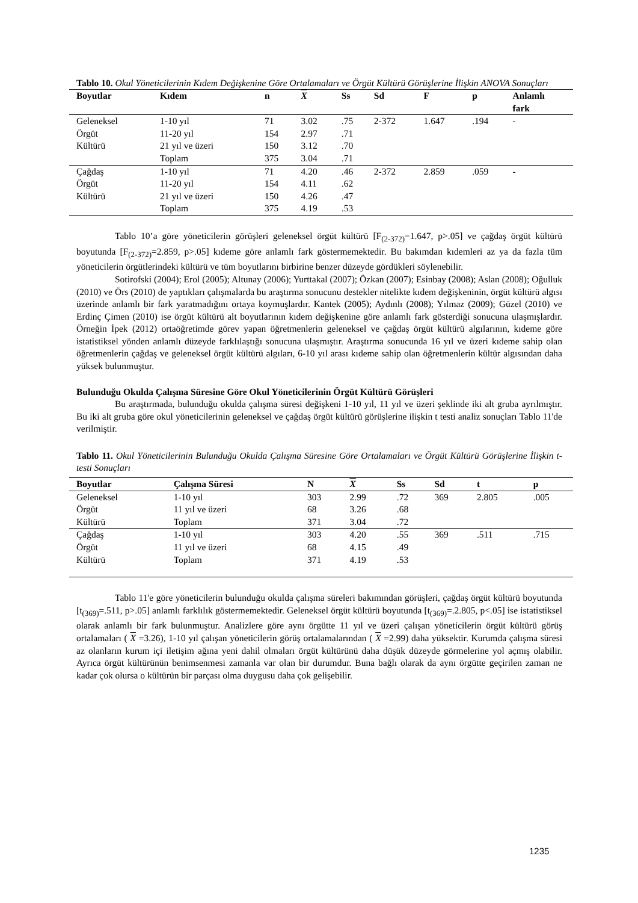Tablo 10. Okul Yöneticilerinin Kıdem Değişkenine Göre Ortalamaları ve Örgüt Kültürü Görüşlerine İlişkin ANOVA Sonuçları
| Boyutlar | Kıdem | n | X | Ss | Sd | F | p | Anlamlı fark |
| --- | --- | --- | --- | --- | --- | --- | --- | --- |
| Geleneksel | 1-10 yıl | 71 | 3.02 | .75 | 2-372 | 1.647 | .194 | - |
| Örgüt | 11-20 yıl | 154 | 2.97 | .71 | | | | |
| Kültürü | 21 yıl ve üzeri | 150 | 3.12 | .70 | | | | |
| | Toplam | 375 | 3.04 | .71 | | | | |
| Çağdaş | 1-10 yıl | 71 | 4.20 | .46 | 2-372 | 2.859 | .059 | - |
| Örgüt | 11-20 yıl | 154 | 4.11 | .62 | | | | |
| Kültürü | 21 yıl ve üzeri | 150 | 4.26 | .47 | | | | |
| | Toplam | 375 | 4.19 | .53 | | | | |
Tablo 10’a göre yöneticilerin görüşleri geleneksel örgüt kültürü [F<sub>(2-372)</sub>=1.647, p>.05] ve çağdaş örgüt kültürü boyutunda [F<sub>(2-372)</sub>=2.859, p>.05] kıdeme göre anlamlı fark göstermemektedir. Bu bakımdan kıdemleri az ya da fazla tüm yöneticilerin örgütlerindeki kültürü ve tüm boyutlarını birbirine benzer düzeyde gördükleri söylenebilir.
Sotirofski (2004); Erol (2005); Altunay (2006); Yurttakal (2007); Özkan (2007); Esinbay (2008); Aslan (2008); Oğulluk (2010) ve Örs (2010) de yaptıkları çalışmalarda bu araştırma sonucunu destekler nitelikte kıdem değişkeninin, örgüt kültürü algısı üzerinde anlamlı bir fark yaratmadığını ortaya koymuşlardır. Kantek (2005); Aydınlı (2008); Yılmaz (2009); Güzel (2010) ve Erdinç Çimen (2010) ise örgüt kültürü alt boyutlarının kıdem değişkenine göre anlamlı fark gösterdiği sonucuna ulaşmışlardır. Örneğin İpek (2012) ortaöğretimde görev yapan öğretmenlerin geleneksel ve çağdaş örgüt kültürü algılarının, kıdeme göre istatistiksel yönden anlamlı düzeyde farklılaştığı sonucuna ulaşmıştır. Araştırma sonucunda 16 yıl ve üzeri kıdeme sahip olan öğretmenlerin çağdaş ve geleneksel örgüt kültürü algıları, 6-10 yıl arası kıdeme sahip olan öğretmenlerin kültür algısından daha yüksek bulunmuştur.
Bulunduğu Okulda Çalışma Süresine Göre Okul Yöneticilerinin Örgüt Kültürü Görüşleri
Bu araştırmada, bulunduğu okulda çalışma süresi değişkeni 1-10 yıl, 11 yıl ve üzeri şeklinde iki alt gruba ayrılmıştır. Bu iki alt gruba göre okul yöneticilerinin geleneksel ve çağdaş örgüt kültürü görüşlerine ilişkin t testi analiz sonuçları Tablo 11'de verilmiştir.
Tablo 11. Okul Yöneticilerinin Bulunduğu Okulda Çalışma Süresine Göre Ortalamaları ve Örgüt Kültürü Görüşlerine İlişkin t-testi Sonuçları
| Boyutlar | Çalışma Süresi | N | X | Ss | Sd | t | p |
| --- | --- | --- | --- | --- | --- | --- | --- |
| Geleneksel | 1-10 yıl | 303 | 2.99 | .72 | 369 | 2.805 | .005 |
| Örgüt | 11 yıl ve üzeri | 68 | 3.26 | .68 | | | |
| Kültürü | Toplam | 371 | 3.04 | .72 | | | |
| Çağdaş | 1-10 yıl | 303 | 4.20 | .55 | 369 | .511 | .715 |
| Örgüt | 11 yıl ve üzeri | 68 | 4.15 | .49 | | | |
| Kültürü | Toplam | 371 | 4.19 | .53 | | | |
Tablo 11'e göre yöneticilerin bulunduğu okulda çalışma süreleri bakımından görüşleri, çağdaş örgüt kültürü boyutunda [t<sub>(369)</sub>=.511, p>.05] anlamlı farklılık göstermemektedir. Geleneksel örgüt kültürü boyutunda [t<sub>(369)</sub>=.2.805, p<.05] ise istatistiksel olarak anlamlı bir fark bulunmuştur. Analizlere göre aynı örgütte 11 yıl ve üzeri çalışan yöneticilerin örgüt kültürü görüş ortalamaları ( X =3.26), 1-10 yıl çalışan yöneticilerin görüş ortalamalarından ( X =2.99) daha yüksektir. Kurumda çalışma süresi az olanların kurum içi iletişim ağına yeni dahil olmaları örgüt kültürünü daha düşük düzeyde görmelerine yol açmış olabilir. Ayrıca örgüt kültürünün benimsenmesi zamanla var olan bir durumdur. Buna bağlı olarak da aynı örgütte geçirilen zaman ne kadar çok olursa o kültürün bir parçası olma duygusu daha çok gelişebilir.
1235